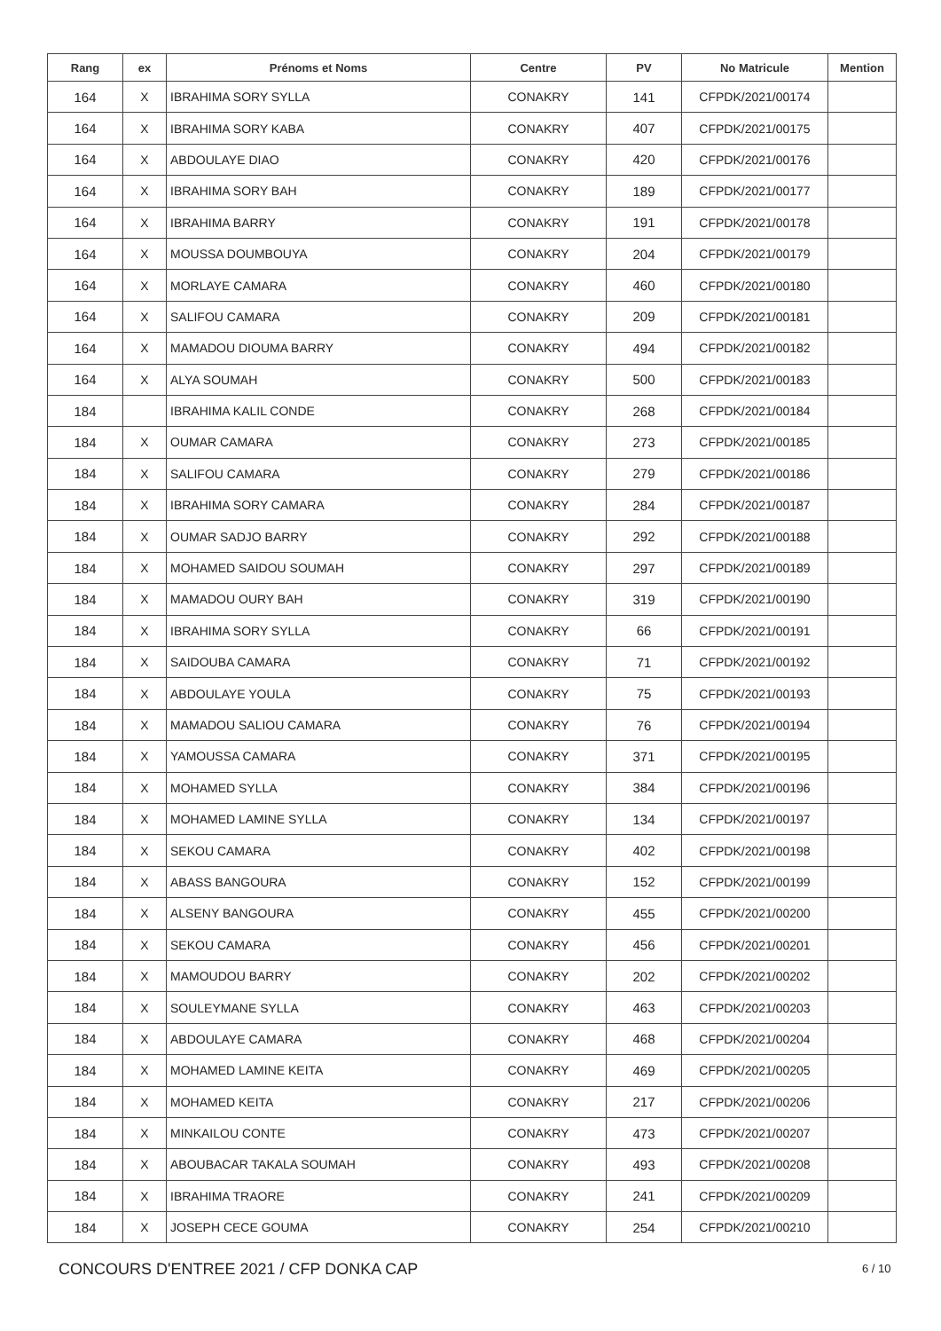| Rang | ex | Prénoms et Noms | Centre | PV | No Matricule | Mention |
| --- | --- | --- | --- | --- | --- | --- |
| 164 | X | IBRAHIMA SORY SYLLA | CONAKRY | 141 | CFPDK/2021/00174 | |
| 164 | X | IBRAHIMA SORY KABA | CONAKRY | 407 | CFPDK/2021/00175 | |
| 164 | X | ABDOULAYE DIAO | CONAKRY | 420 | CFPDK/2021/00176 | |
| 164 | X | IBRAHIMA SORY BAH | CONAKRY | 189 | CFPDK/2021/00177 | |
| 164 | X | IBRAHIMA BARRY | CONAKRY | 191 | CFPDK/2021/00178 | |
| 164 | X | MOUSSA DOUMBOUYA | CONAKRY | 204 | CFPDK/2021/00179 | |
| 164 | X | MORLAYE CAMARA | CONAKRY | 460 | CFPDK/2021/00180 | |
| 164 | X | SALIFOU CAMARA | CONAKRY | 209 | CFPDK/2021/00181 | |
| 164 | X | MAMADOU DIOUMA BARRY | CONAKRY | 494 | CFPDK/2021/00182 | |
| 164 | X | ALYA SOUMAH | CONAKRY | 500 | CFPDK/2021/00183 | |
| 184 | | IBRAHIMA KALIL CONDE | CONAKRY | 268 | CFPDK/2021/00184 | |
| 184 | X | OUMAR CAMARA | CONAKRY | 273 | CFPDK/2021/00185 | |
| 184 | X | SALIFOU CAMARA | CONAKRY | 279 | CFPDK/2021/00186 | |
| 184 | X | IBRAHIMA SORY CAMARA | CONAKRY | 284 | CFPDK/2021/00187 | |
| 184 | X | OUMAR SADJO BARRY | CONAKRY | 292 | CFPDK/2021/00188 | |
| 184 | X | MOHAMED SAIDOU SOUMAH | CONAKRY | 297 | CFPDK/2021/00189 | |
| 184 | X | MAMADOU OURY BAH | CONAKRY | 319 | CFPDK/2021/00190 | |
| 184 | X | IBRAHIMA SORY SYLLA | CONAKRY | 66 | CFPDK/2021/00191 | |
| 184 | X | SAIDOUBA CAMARA | CONAKRY | 71 | CFPDK/2021/00192 | |
| 184 | X | ABDOULAYE YOULA | CONAKRY | 75 | CFPDK/2021/00193 | |
| 184 | X | MAMADOU SALIOU CAMARA | CONAKRY | 76 | CFPDK/2021/00194 | |
| 184 | X | YAMOUSSA CAMARA | CONAKRY | 371 | CFPDK/2021/00195 | |
| 184 | X | MOHAMED SYLLA | CONAKRY | 384 | CFPDK/2021/00196 | |
| 184 | X | MOHAMED LAMINE SYLLA | CONAKRY | 134 | CFPDK/2021/00197 | |
| 184 | X | SEKOU CAMARA | CONAKRY | 402 | CFPDK/2021/00198 | |
| 184 | X | ABASS BANGOURA | CONAKRY | 152 | CFPDK/2021/00199 | |
| 184 | X | ALSENY BANGOURA | CONAKRY | 455 | CFPDK/2021/00200 | |
| 184 | X | SEKOU CAMARA | CONAKRY | 456 | CFPDK/2021/00201 | |
| 184 | X | MAMOUDOU BARRY | CONAKRY | 202 | CFPDK/2021/00202 | |
| 184 | X | SOULEYMANE SYLLA | CONAKRY | 463 | CFPDK/2021/00203 | |
| 184 | X | ABDOULAYE CAMARA | CONAKRY | 468 | CFPDK/2021/00204 | |
| 184 | X | MOHAMED LAMINE KEITA | CONAKRY | 469 | CFPDK/2021/00205 | |
| 184 | X | MOHAMED KEITA | CONAKRY | 217 | CFPDK/2021/00206 | |
| 184 | X | MINKAILOU CONTE | CONAKRY | 473 | CFPDK/2021/00207 | |
| 184 | X | ABOUBACAR TAKALA SOUMAH | CONAKRY | 493 | CFPDK/2021/00208 | |
| 184 | X | IBRAHIMA TRAORE | CONAKRY | 241 | CFPDK/2021/00209 | |
| 184 | X | JOSEPH CECE GOUMA | CONAKRY | 254 | CFPDK/2021/00210 | |
CONCOURS D'ENTREE 2021 / CFP DONKA CAP
6 / 10